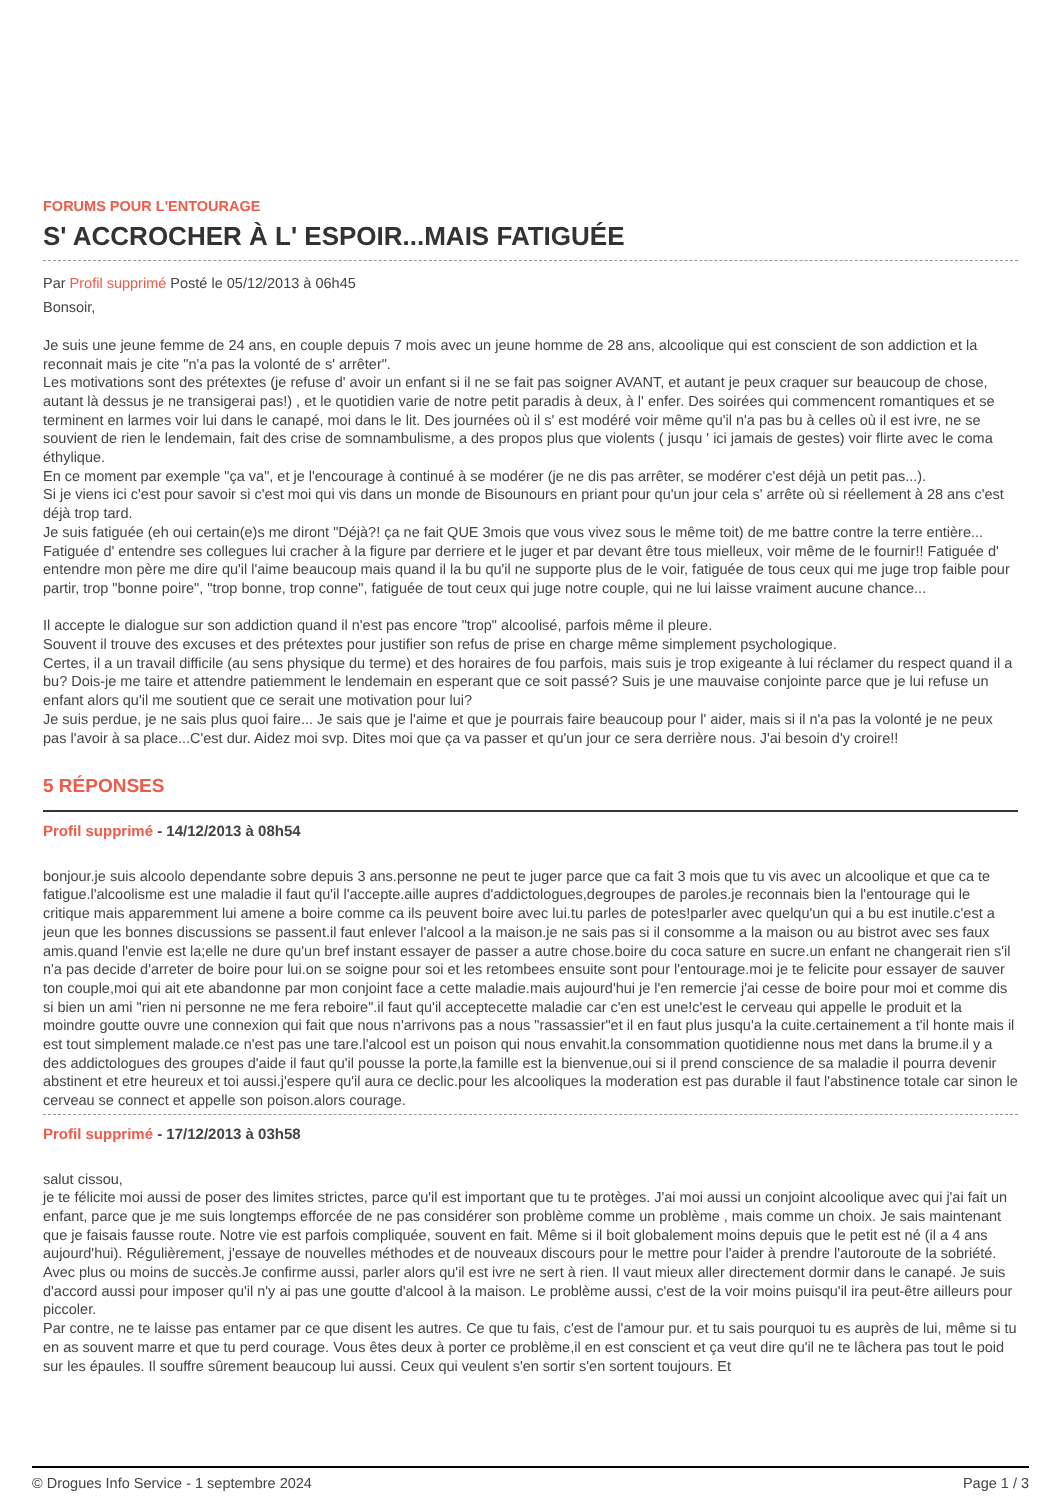FORUMS POUR L'ENTOURAGE
S' ACCROCHER À L' ESPOIR...MAIS FATIGUÉE
Par Profil supprimé Posté le 05/12/2013 à 06h45
Bonsoir,
Je suis une jeune femme de 24 ans, en couple depuis 7 mois avec un jeune homme de 28 ans, alcoolique qui est conscient de son addiction et la reconnait mais je cite "n'a pas la volonté de s' arrêter".
Les motivations sont des prétextes (je refuse d' avoir un enfant si il ne se fait pas soigner AVANT, et autant je peux craquer sur beaucoup de chose, autant là dessus je ne transigerai pas!) , et le quotidien varie de notre petit paradis à deux, à l' enfer. Des soirées qui commencent romantiques et se terminent en larmes voir lui dans le canapé, moi dans le lit. Des journées où il s' est modéré voir même qu'il n'a pas bu à celles où il est ivre, ne se souvient de rien le lendemain, fait des crise de somnambulisme, a des propos plus que violents ( jusqu ' ici jamais de gestes) voir flirte avec le coma éthylique.
En ce moment par exemple "ça va", et je l'encourage à continué à se modérer (je ne dis pas arrêter, se modérer c'est déjà un petit pas...).
Si je viens ici c'est pour savoir si c'est moi qui vis dans un monde de Bisounours en priant pour qu'un jour cela s' arrête où si réellement à 28 ans c'est déjà trop tard.
Je suis fatiguée (eh oui certain(e)s me diront "Déjà?! ça ne fait QUE 3mois que vous vivez sous le même toit) de me battre contre la terre entière... Fatiguée d' entendre ses collegues lui cracher à la figure par derriere et le juger et par devant être tous mielleux, voir même de le fournir!! Fatiguée d' entendre mon père me dire qu'il l'aime beaucoup mais quand il la bu qu'il ne supporte plus de le voir, fatiguée de tous ceux qui me juge trop faible pour partir, trop "bonne poire", "trop bonne, trop conne", fatiguée de tout ceux qui juge notre couple, qui ne lui laisse vraiment aucune chance...
Il accepte le dialogue sur son addiction quand il n'est pas encore "trop" alcoolisé, parfois même il pleure.
Souvent il trouve des excuses et des prétextes pour justifier son refus de prise en charge même simplement psychologique.
Certes, il a un travail difficile (au sens physique du terme) et des horaires de fou parfois, mais suis je trop exigeante à lui réclamer du respect quand il a bu? Dois-je me taire et attendre patiemment le lendemain en esperant que ce soit passé? Suis je une mauvaise conjointe parce que je lui refuse un enfant alors qu'il me soutient que ce serait une motivation pour lui?
Je suis perdue, je ne sais plus quoi faire... Je sais que je l'aime et que je pourrais faire beaucoup pour l' aider, mais si il n'a pas la volonté je ne peux pas l'avoir à sa place...C'est dur. Aidez moi svp. Dites moi que ça va passer et qu'un jour ce sera derrière nous. J'ai besoin d'y croire!!
5 RÉPONSES
Profil supprimé - 14/12/2013 à 08h54
bonjour.je suis alcoolo dependante sobre depuis 3 ans.personne ne peut te juger parce que ca fait 3 mois que tu vis avec un alcoolique et que ca te fatigue.l'alcoolisme est une maladie il faut qu'il l'accepte.aille aupres d'addictologues,degroupes de paroles.je reconnais bien la l'entourage qui le critique mais apparemment lui amene a boire comme ca ils peuvent boire avec lui.tu parles de potes!parler avec quelqu'un qui a bu est inutile.c'est a jeun que les bonnes discussions se passent.il faut enlever l'alcool a la maison.je ne sais pas si il consomme a la maison ou au bistrot avec ses faux amis.quand l'envie est la;elle ne dure qu'un bref instant essayer de passer a autre chose.boire du coca sature en sucre.un enfant ne changerait rien s'il n'a pas decide d'arreter de boire pour lui.on se soigne pour soi et les retombees ensuite sont pour l'entourage.moi je te felicite pour essayer de sauver ton couple,moi qui ait ete abandonne par mon conjoint face a cette maladie.mais aujourd'hui je l'en remercie j'ai cesse de boire pour moi et comme dis si bien un ami "rien ni personne ne me fera reboire".il faut qu'il acceptecette maladie car c'en est une!c'est le cerveau qui appelle le produit et la moindre goutte ouvre une connexion qui fait que nous n'arrivons pas a nous "rassassier"et il en faut plus jusqu'a la cuite.certainement a t'il honte mais il est tout simplement malade.ce n'est pas une tare.l'alcool est un poison qui nous envahit.la consommation quotidienne nous met dans la brume.il y a des addictologues des groupes d'aide il faut qu'il pousse la porte,la famille est la bienvenue,oui si il prend conscience de sa maladie il pourra devenir abstinent et etre heureux et toi aussi.j'espere qu'il aura ce declic.pour les alcooliques la moderation est pas durable il faut l'abstinence totale car sinon le cerveau se connect et appelle son poison.alors courage.
Profil supprimé - 17/12/2013 à 03h58
salut cissou,
je te félicite moi aussi de poser des limites strictes, parce qu'il est important que tu te protèges. J'ai moi aussi un conjoint alcoolique avec qui j'ai fait un enfant, parce que je me suis longtemps efforcée de ne pas considérer son problème comme un problème , mais comme un choix. Je sais maintenant que je faisais fausse route. Notre vie est parfois compliquée, souvent en fait. Même si il boit globalement moins depuis que le petit est né (il a 4 ans aujourd'hui). Régulièrement, j'essaye de nouvelles méthodes et de nouveaux discours pour le mettre pour l'aider à prendre l'autoroute de la sobriété. Avec plus ou moins de succès.Je confirme aussi, parler alors qu'il est ivre ne sert à rien. Il vaut mieux aller directement dormir dans le canapé. Je suis d'accord aussi pour imposer qu'il n'y ai pas une goutte d'alcool à la maison. Le problème aussi, c'est de la voir moins puisqu'il ira peut-être ailleurs pour piccoler.
Par contre, ne te laisse pas entamer par ce que disent les autres. Ce que tu fais, c'est de l'amour pur. et tu sais pourquoi tu es auprès de lui, même si tu en as souvent marre et que tu perd courage. Vous êtes deux à porter ce problème,il en est conscient et ça veut dire qu'il ne te lâchera pas tout le poid sur les épaules. Il souffre sûrement beaucoup lui aussi. Ceux qui veulent s'en sortir s'en sortent toujours. Et
© Drogues Info Service - 1 septembre 2024 Page 1 / 3